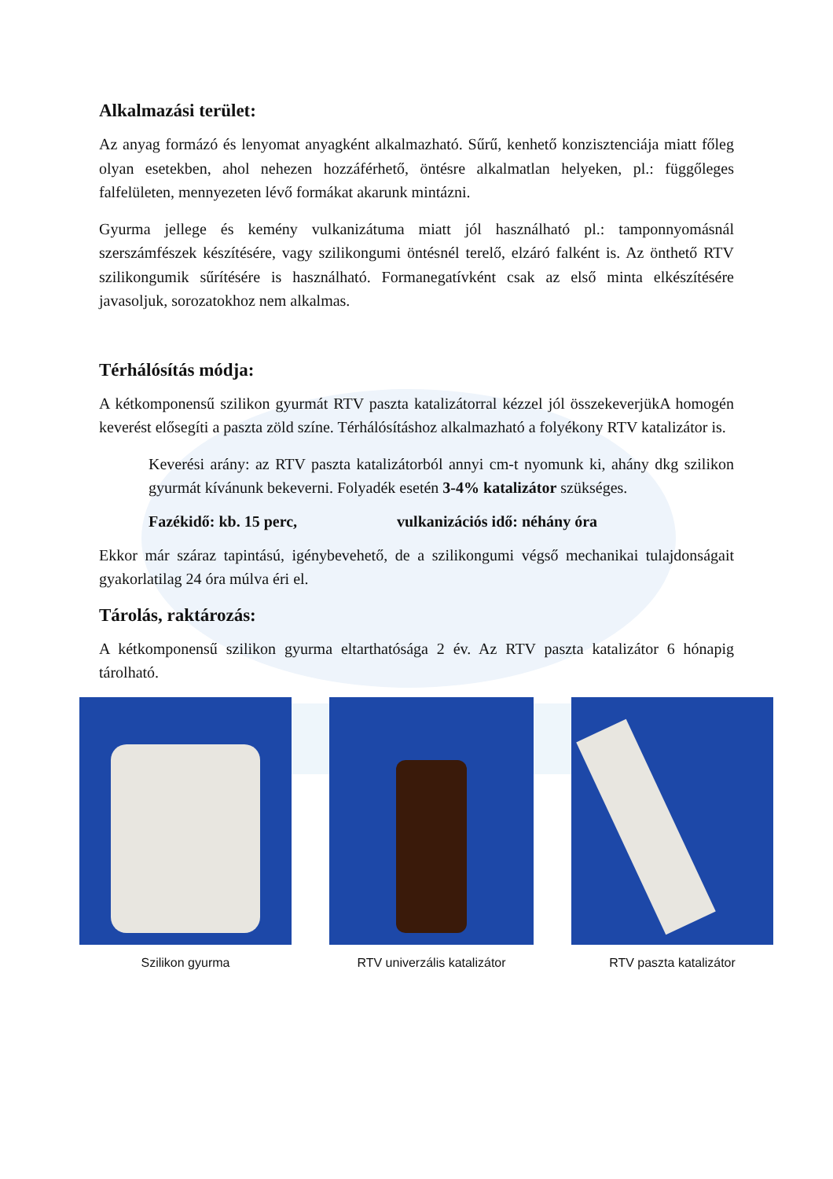Alkalmazási terület:
Az anyag formázó és lenyomat anyagként alkalmazható. Sűrű, kenhető konzisztenciája miatt főleg olyan esetekben, ahol nehezen hozzáférhető, öntésre alkalmatlan helyeken, pl.: függőleges falfelületen, mennyezeten lévő formákat akarunk mintázni.
Gyurma jellege és kemény vulkanizátuma miatt jól használható pl.: tamponnyomásnál szerszámfészek készítésére, vagy szilikongumi öntésnél terelő, elzáró falként is. Az önthető RTV szilikongumik sűrítésére is használható. Formanegatívként csak az első minta elkészítésére javasoljuk, sorozatokhoz nem alkalmas.
Térhálósítás módja:
A kétkomponensű szilikon gyurmát RTV paszta katalizátorral kézzel jól összekeverjükA homogén keverést elősegíti a paszta zöld színe. Térhálósításhoz alkalmazható a folyékony RTV katalizátor is.
Keverési arány: az RTV paszta katalizátorból annyi cm-t nyomunk ki, ahány dkg szilikon gyurmát kívánunk bekeverni. Folyadék esetén 3-4% katalizátor szükséges.
Fazékidő: kb. 15 perc, vulkanizációs idő: néhány óra
Ekkor már száraz tapintású, igénybevehető, de a szilikongumi végső mechanikai tulajdonságait gyakorlatilag 24 óra múlva éri el.
Tárolás, raktározás:
A kétkomponensű szilikon gyurma eltarthatósága 2 év. Az RTV paszta katalizátor 6 hónapig tárolható.
Szilikon gyurma RTV univerzális katalizátor RTV paszta katalizátor